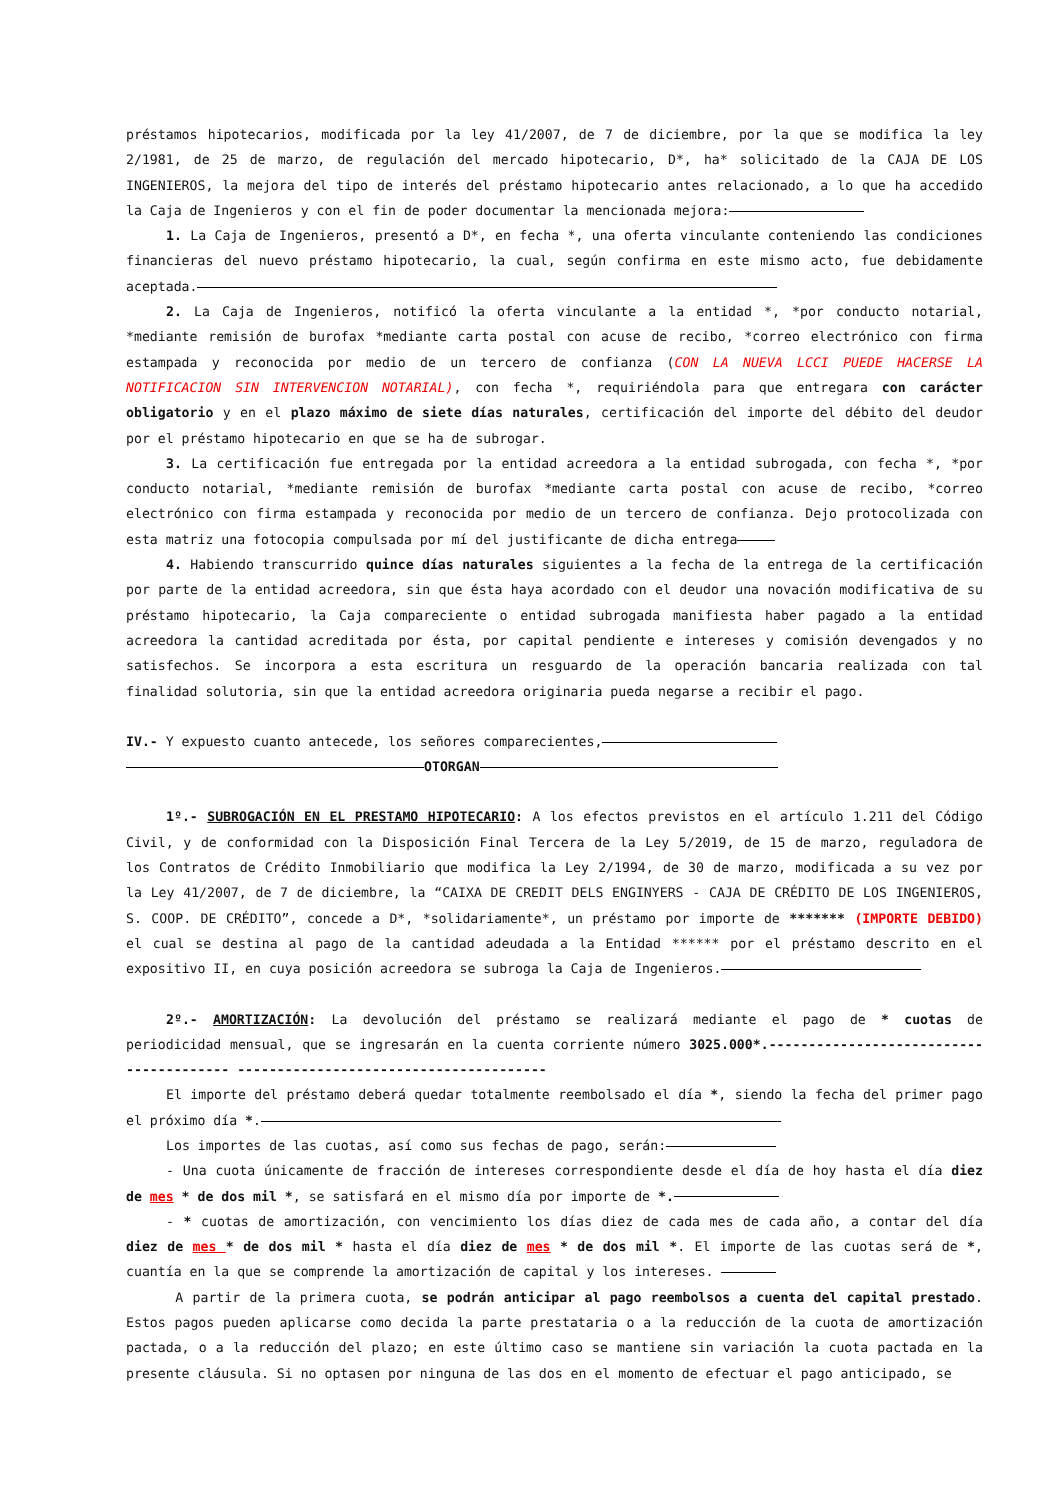préstamos hipotecarios, modificada por la ley 41/2007, de 7 de diciembre, por la que se modifica la ley 2/1981, de 25 de marzo, de regulación del mercado hipotecario, D*, ha* solicitado de la CAJA DE LOS INGENIEROS, la mejora del tipo de interés del préstamo hipotecario antes relacionado, a lo que ha accedido la Caja de Ingenieros y con el fin de poder documentar la mencionada mejora:
1. La Caja de Ingenieros, presentó a D*, en fecha *, una oferta vinculante conteniendo las condiciones financieras del nuevo préstamo hipotecario, la cual, según confirma en este mismo acto, fue debidamente aceptada.
2. La Caja de Ingenieros, notificó la oferta vinculante a la entidad *, *por conducto notarial, *mediante remisión de burofax *mediante carta postal con acuse de recibo, *correo electrónico con firma estampada y reconocida por medio de un tercero de confianza (CON LA NUEVA LCCI PUEDE HACERSE LA NOTIFICACION SIN INTERVENCION NOTARIAL), con fecha *, requiriéndola para que entregara con carácter obligatorio y en el plazo máximo de siete días naturales, certificación del importe del débito del deudor por el préstamo hipotecario en que se ha de subrogar.
3. La certificación fue entregada por la entidad acreedora a la entidad subrogada, con fecha *, *por conducto notarial, *mediante remisión de burofax *mediante carta postal con acuse de recibo, *correo electrónico con firma estampada y reconocida por medio de un tercero de confianza. Dejo protocolizada con esta matriz una fotocopia compulsada por mí del justificante de dicha entrega
4. Habiendo transcurrido quince días naturales siguientes a la fecha de la entrega de la certificación por parte de la entidad acreedora, sin que ésta haya acordado con el deudor una novación modificativa de su préstamo hipotecario, la Caja compareciente o entidad subrogada manifiesta haber pagado a la entidad acreedora la cantidad acreditada por ésta, por capital pendiente e intereses y comisión devengados y no satisfechos. Se incorpora a esta escritura un resguardo de la operación bancaria realizada con tal finalidad solutoria, sin que la entidad acreedora originaria pueda negarse a recibir el pago.
IV.- Y expuesto cuanto antecede, los señores comparecientes,
OTORGAN
1º.- SUBROGACIÓN EN EL PRESTAMO HIPOTECARIO: A los efectos previstos en el artículo 1.211 del Código Civil, y de conformidad con la Disposición Final Tercera de la Ley 5/2019, de 15 de marzo, reguladora de los Contratos de Crédito Inmobiliario que modifica la Ley 2/1994, de 30 de marzo, modificada a su vez por la Ley 41/2007, de 7 de diciembre, la “CAIXA DE CREDIT DELS ENGINYERS - CAJA DE CRÉDITO DE LOS INGENIEROS, S. COOP. DE CRÉDITO”, concede a D*, *solidariamente*, un préstamo por importe de ******* (IMPORTE DEBIDO) el cual se destina al pago de la cantidad adeudada a la Entidad ****** por el préstamo descrito en el expositivo II, en cuya posición acreedora se subroga la Caja de Ingenieros.
2º.- AMORTIZACIÓN: La devolución del préstamo se realizará mediante el pago de * cuotas de periodicidad mensual, que se ingresarán en la cuenta corriente número 3025.000*.---------------------------------------- ---------------------------------------
El importe del préstamo deberá quedar totalmente reembolsado el día *, siendo la fecha del primer pago el próximo día *.
Los importes de las cuotas, así como sus fechas de pago, serán:
- Una cuota únicamente de fracción de intereses correspondiente desde el día de hoy hasta el día diez de mes * de dos mil *, se satisfará en el mismo día por importe de *.
- * cuotas de amortización, con vencimiento los días diez de cada mes de cada año, a contar del día diez de mes * de dos mil * hasta el día diez de mes * de dos mil *. El importe de las cuotas será de *, cuantía en la que se comprende la amortización de capital y los intereses.
A partir de la primera cuota, se podrán anticipar al pago reembolsos a cuenta del capital prestado. Estos pagos pueden aplicarse como decida la parte prestataria o a la reducción de la cuota de amortización pactada, o a la reducción del plazo; en este último caso se mantiene sin variación la cuota pactada en la presente cláusula. Si no optasen por ninguna de las dos en el momento de efectuar el pago anticipado, se